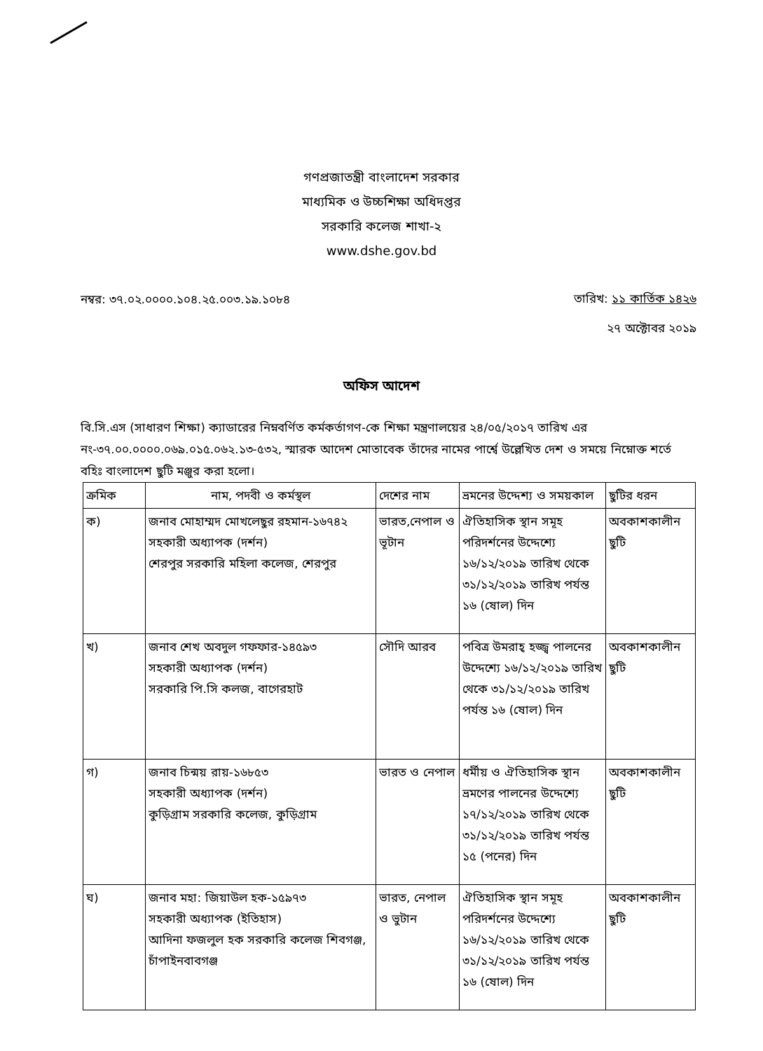গণপ্রজাতন্ত্রী বাংলাদেশ সরকার
মাধ্যমিক ও উচ্চশিক্ষা অধিদপ্তর
সরকারি কলেজ শাখা-২
www.dshe.gov.bd
নম্বর: ৩৭.০২.০০০০.১০৪.২৫.০০৩.১৯.১০৮৪
তারিখ: ১১ কার্তিক ১৪২৬
২৭ অক্টোবর ২০১৯
অফিস আদেশ
বি.সি.এস (সাধারণ শিক্ষা) ক্যাডারের নিম্নবর্ণিত কর্মকর্তাগণ-কে শিক্ষা মন্ত্রণালয়ের ২৪/০৫/২০১৭ তারিখ এর নং-৩৭.০০.০০০০.০৬৯.০১৫.০৬২.১৩-৫৩২, স্মারক আদেশ মোতাবেক তাঁদের নামের পার্শ্বে উল্লেখিত দেশ ও সময়ে নিম্নোক্ত শর্তে বহিঃ বাংলাদেশ ছুটি মঞ্জুর করা হলো।
| ক্রমিক | নাম, পদবী ও কর্মস্থল | দেশের নাম | ভ্রমনের উদ্দেশ্য ও সময়কাল | ছুটির ধরন |
| --- | --- | --- | --- | --- |
| ক) | জনাব মোহাম্মদ মোখলেছুর রহমান-১৬৭৪২ সহকারী অধ্যাপক (দর্শন) শেরপুর সরকারি মহিলা কলেজ, শেরপুর | ভারত,নেপাল ও ভূটান | ঐতিহাসিক স্থান সমূহ পরিদর্শনের উদ্দেশ্যে ১৬/১২/২০১৯ তারিখ থেকে ৩১/১২/২০১৯ তারিখ পর্যন্ত ১৬ (ষোল) দিন | অবকাশকালীন ছুটি |
| খ) | জনাব শেখ অবদুল গফফার-১৪৫৯৩ সহকারী অধ্যাপক (দর্শন) সরকারি পি.সি কলজ, বাগেরহাট | সৌদি আরব | পবিত্র উমরাহ্ হজ্জ্ব পালনের উদ্দেশ্যে ১৬/১২/২০১৯ তারিখ থেকে ৩১/১২/২০১৯ তারিখ পর্যন্ত ১৬ (ষোল) দিন | অবকাশকালীন ছুটি |
| গ) | জনাব চিন্ময় রায়-১৬৮৫৩ সহকারী অধ্যাপক (দর্শন) কুড়িগ্রাম সরকারি কলেজ, কুড়িগ্রাম | ভারত ও নেপাল | ধর্মীয় ও ঐতিহাসিক স্থান ভ্রমণের পালনের উদ্দেশ্যে ১৭/১২/২০১৯ তারিখ থেকে ৩১/১২/২০১৯ তারিখ পর্যন্ত ১৫ (পনের) দিন | অবকাশকালীন ছুটি |
| ঘ) | জনাব মহা: জিয়াউল হক-১৫৯৭৩ সহকারী অধ্যাপক (ইতিহাস) আদিনা ফজলুল হক সরকারি কলেজ শিবগঞ্জ, চাঁপাইনবাবগঞ্জ | ভারত, নেপাল ও ভুটান | ঐতিহাসিক স্থান সমূহ পরিদর্শনের উদ্দেশ্যে ১৬/১২/২০১৯ তারিখ থেকে ৩১/১২/২০১৯ তারিখ পর্যন্ত ১৬ (ষোল) দিন | অবকাশকালীন ছুটি |